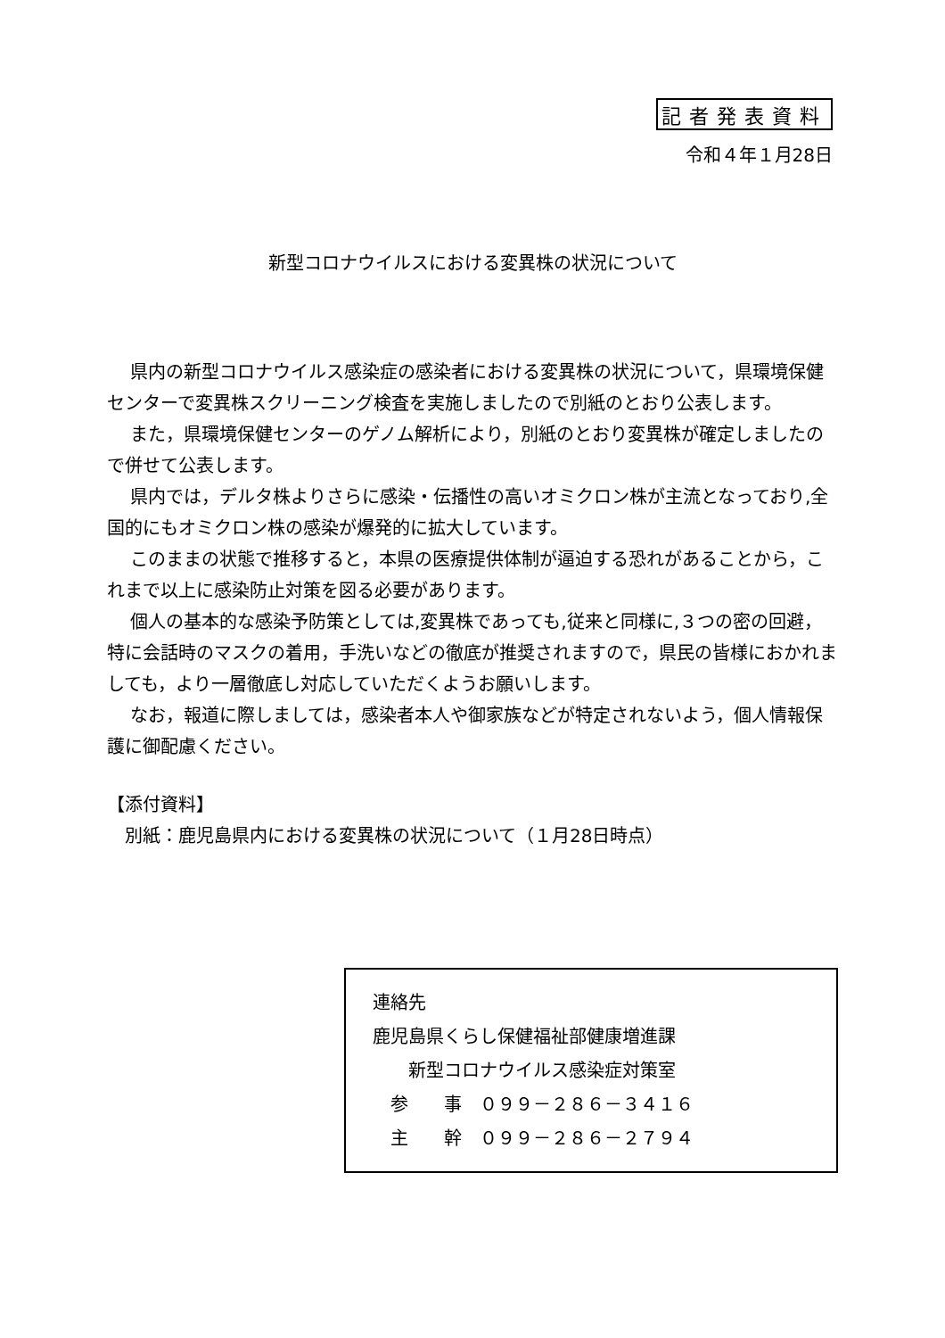記者発表資料
令和４年１月28日
新型コロナウイルスにおける変異株の状況について
県内の新型コロナウイルス感染症の感染者における変異株の状況について，県環境保健センターで変異株スクリーニング検査を実施しましたので別紙のとおり公表します。
また，県環境保健センターのゲノム解析により，別紙のとおり変異株が確定しましたので併せて公表します。
県内では，デルタ株よりさらに感染・伝播性の高いオミクロン株が主流となっており,全国的にもオミクロン株の感染が爆発的に拡大しています。
このままの状態で推移すると，本県の医療提供体制が逼迫する恐れがあることから，これまで以上に感染防止対策を図る必要があります。
個人の基本的な感染予防策としては,変異株であっても,従来と同様に,３つの密の回避，特に会話時のマスクの着用，手洗いなどの徹底が推奨されますので，県民の皆様におかれましても，より一層徹底し対応していただくようお願いします。
なお，報道に際しましては，感染者本人や御家族などが特定されないよう，個人情報保護に御配慮ください。
【添付資料】
　別紙：鹿児島県内における変異株の状況について（１月28日時点）
連絡先
鹿児島県くらし保健福祉部健康増進課
　　新型コロナウイルス感染症対策室
　参　　事　０９９－２８６－３４１６
　主　　幹　０９９－２８６－２７９４